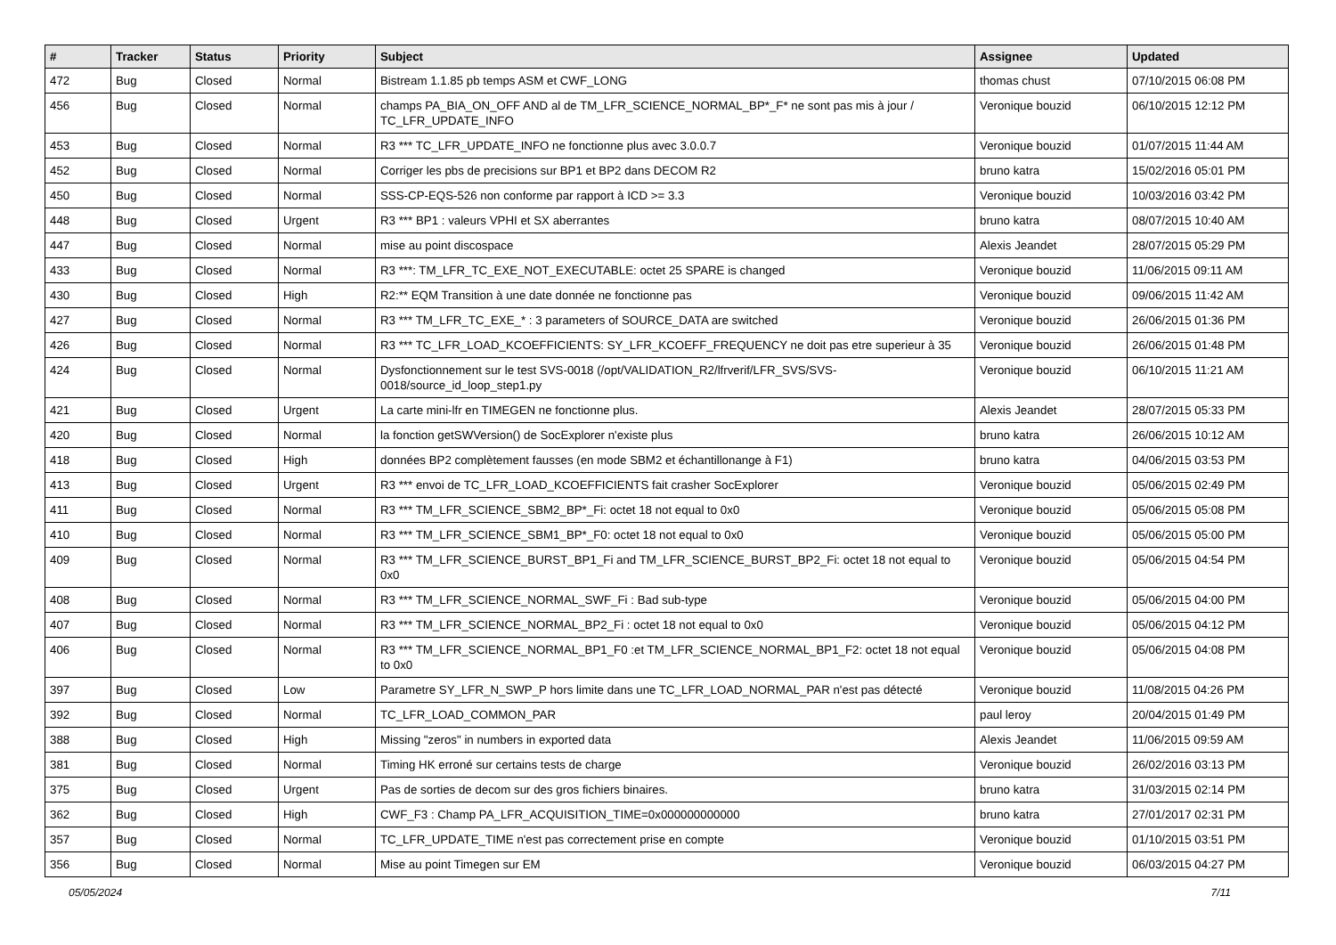| # | Tracker | Status | Priority | Subject | Assignee | Updated |
| --- | --- | --- | --- | --- | --- | --- |
| 472 | Bug | Closed | Normal | Bistream 1.1.85 pb temps ASM et CWF_LONG | thomas chust | 07/10/2015 06:08 PM |
| 456 | Bug | Closed | Normal | champs PA_BIA_ON_OFF AND al de TM_LFR_SCIENCE_NORMAL_BP*_F* ne sont pas mis à jour / TC_LFR_UPDATE_INFO | Veronique bouzid | 06/10/2015 12:12 PM |
| 453 | Bug | Closed | Normal | R3 *** TC_LFR_UPDATE_INFO ne fonctionne plus avec 3.0.0.7 | Veronique bouzid | 01/07/2015 11:44 AM |
| 452 | Bug | Closed | Normal | Corriger les pbs de precisions sur BP1 et BP2 dans DECOM R2 | bruno katra | 15/02/2016 05:01 PM |
| 450 | Bug | Closed | Normal | SSS-CP-EQS-526 non conforme par rapport à ICD >= 3.3 | Veronique bouzid | 10/03/2016 03:42 PM |
| 448 | Bug | Closed | Urgent | R3 *** BP1 : valeurs VPHI et SX aberrantes | bruno katra | 08/07/2015 10:40 AM |
| 447 | Bug | Closed | Normal | mise au point discospace | Alexis Jeandet | 28/07/2015 05:29 PM |
| 433 | Bug | Closed | Normal | R3 ***: TM_LFR_TC_EXE_NOT_EXECUTABLE: octet 25 SPARE is changed | Veronique bouzid | 11/06/2015 09:11 AM |
| 430 | Bug | Closed | High | R2:** EQM Transition à une date donnée ne fonctionne pas | Veronique bouzid | 09/06/2015 11:42 AM |
| 427 | Bug | Closed | Normal | R3 *** TM_LFR_TC_EXE_* : 3 parameters of SOURCE_DATA are switched | Veronique bouzid | 26/06/2015 01:36 PM |
| 426 | Bug | Closed | Normal | R3 *** TC_LFR_LOAD_KCOEFFICIENTS: SY_LFR_KCOEFF_FREQUENCY ne doit pas etre superieur à 35 | Veronique bouzid | 26/06/2015 01:48 PM |
| 424 | Bug | Closed | Normal | Dysfonctionnement sur le test SVS-0018 (/opt/VALIDATION_R2/lfrverif/LFR_SVS/SVS-0018/source_id_loop_step1.py | Veronique bouzid | 06/10/2015 11:21 AM |
| 421 | Bug | Closed | Urgent | La carte mini-lfr en TIMEGEN ne fonctionne plus. | Alexis Jeandet | 28/07/2015 05:33 PM |
| 420 | Bug | Closed | Normal | la fonction getSWVersion() de SocExplorer n'existe plus | bruno katra | 26/06/2015 10:12 AM |
| 418 | Bug | Closed | High | données BP2 complètement fausses (en mode SBM2 et échantillonange à F1) | bruno katra | 04/06/2015 03:53 PM |
| 413 | Bug | Closed | Urgent | R3 *** envoi de TC_LFR_LOAD_KCOEFFICIENTS fait crasher SocExplorer | Veronique bouzid | 05/06/2015 02:49 PM |
| 411 | Bug | Closed | Normal | R3 *** TM_LFR_SCIENCE_SBM2_BP*_Fi: octet 18 not equal to 0x0 | Veronique bouzid | 05/06/2015 05:08 PM |
| 410 | Bug | Closed | Normal | R3 *** TM_LFR_SCIENCE_SBM1_BP*_F0: octet 18 not equal to 0x0 | Veronique bouzid | 05/06/2015 05:00 PM |
| 409 | Bug | Closed | Normal | R3 *** TM_LFR_SCIENCE_BURST_BP1_Fi and TM_LFR_SCIENCE_BURST_BP2_Fi: octet 18 not equal to 0x0 | Veronique bouzid | 05/06/2015 04:54 PM |
| 408 | Bug | Closed | Normal | R3 *** TM_LFR_SCIENCE_NORMAL_SWF_Fi : Bad sub-type | Veronique bouzid | 05/06/2015 04:00 PM |
| 407 | Bug | Closed | Normal | R3 *** TM_LFR_SCIENCE_NORMAL_BP2_Fi : octet 18 not equal to 0x0 | Veronique bouzid | 05/06/2015 04:12 PM |
| 406 | Bug | Closed | Normal | R3 *** TM_LFR_SCIENCE_NORMAL_BP1_F0 :et TM_LFR_SCIENCE_NORMAL_BP1_F2: octet 18 not equal to 0x0 | Veronique bouzid | 05/06/2015 04:08 PM |
| 397 | Bug | Closed | Low | Parametre SY_LFR_N_SWP_P hors limite dans une TC_LFR_LOAD_NORMAL_PAR n'est pas détecté | Veronique bouzid | 11/08/2015 04:26 PM |
| 392 | Bug | Closed | Normal | TC_LFR_LOAD_COMMON_PAR | paul leroy | 20/04/2015 01:49 PM |
| 388 | Bug | Closed | High | Missing "zeros" in numbers in exported data | Alexis Jeandet | 11/06/2015 09:59 AM |
| 381 | Bug | Closed | Normal | Timing HK erroné sur certains tests de charge | Veronique bouzid | 26/02/2016 03:13 PM |
| 375 | Bug | Closed | Urgent | Pas de sorties de decom sur des gros fichiers binaires. | bruno katra | 31/03/2015 02:14 PM |
| 362 | Bug | Closed | High | CWF_F3 : Champ PA_LFR_ACQUISITION_TIME=0x000000000000 | bruno katra | 27/01/2017 02:31 PM |
| 357 | Bug | Closed | Normal | TC_LFR_UPDATE_TIME n'est pas correctement prise en compte | Veronique bouzid | 01/10/2015 03:51 PM |
| 356 | Bug | Closed | Normal | Mise au point Timegen sur EM | Veronique bouzid | 06/03/2015 04:27 PM |
05/05/2024 7/11